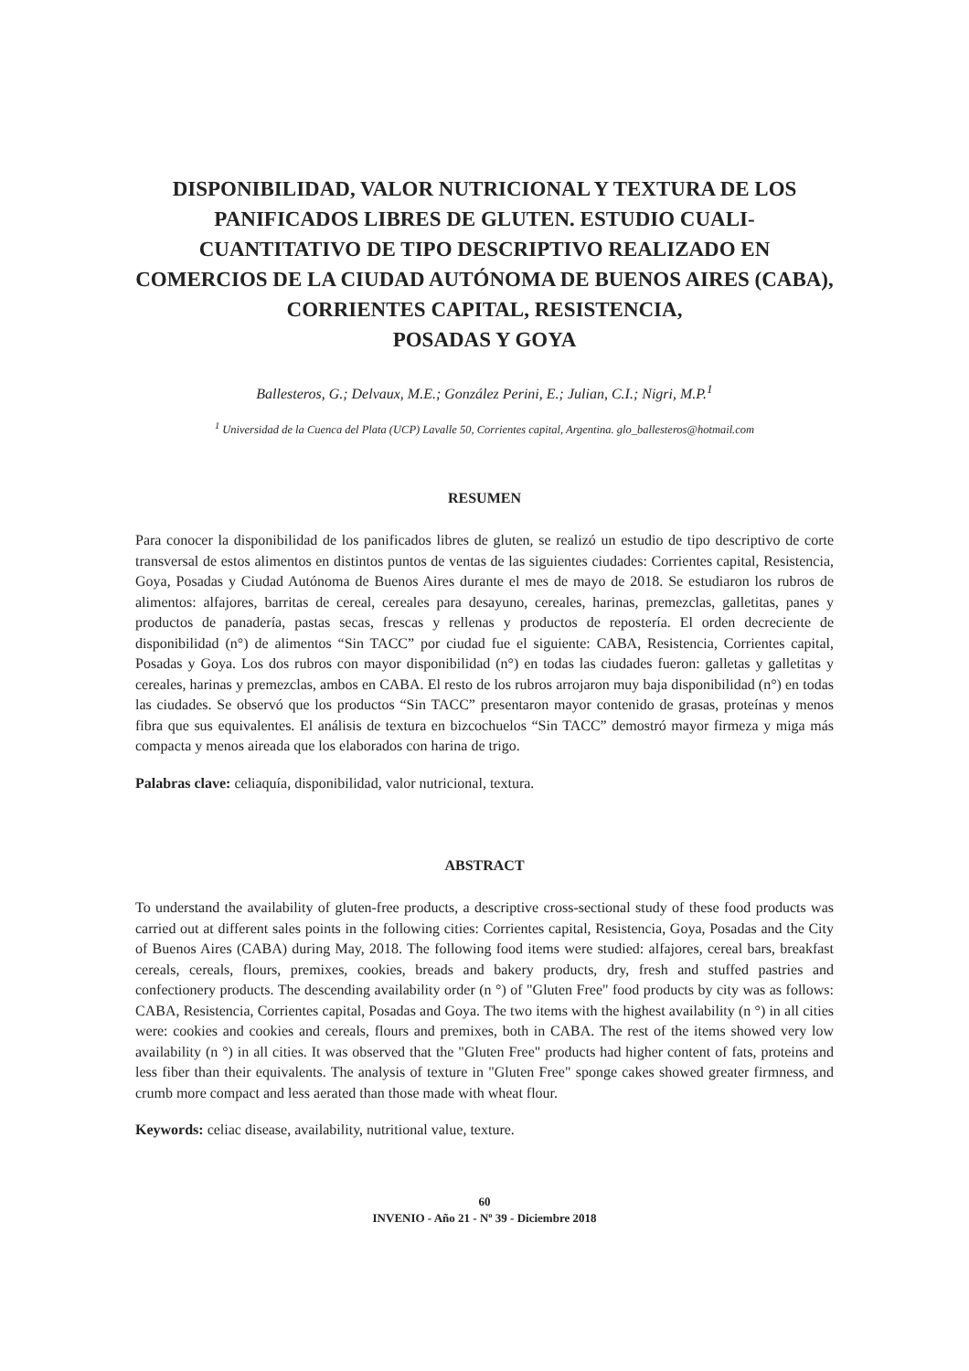DISPONIBILIDAD, VALOR NUTRICIONAL Y TEXTURA DE LOS PANIFICADOS LIBRES DE GLUTEN. ESTUDIO CUALI-CUANTITATIVO DE TIPO DESCRIPTIVO REALIZADO EN COMERCIOS DE LA CIUDAD AUTÓNOMA DE BUENOS AIRES (CABA), CORRIENTES CAPITAL, RESISTENCIA,
POSADAS Y GOYA
Ballesteros, G.; Delvaux, M.E.; González Perini, E.; Julian, C.I.; Nigri, M.P.<sup>1</sup>
<sup>1</sup> Universidad de la Cuenca del Plata (UCP) Lavalle 50, Corrientes capital, Argentina. glo_ballesteros@hotmail.com
RESUMEN
Para conocer la disponibilidad de los panificados libres de gluten, se realizó un estudio de tipo descriptivo de corte transversal de estos alimentos en distintos puntos de ventas de las siguientes ciudades: Corrientes capital, Resistencia, Goya, Posadas y Ciudad Autónoma de Buenos Aires durante el mes de mayo de 2018. Se estudiaron los rubros de alimentos: alfajores, barritas de cereal, cereales para desayuno, cereales, harinas, premezclas, galletitas, panes y productos de panadería, pastas secas, frescas y rellenas y productos de repostería. El orden decreciente de disponibilidad (n°) de alimentos “Sin TACC” por ciudad fue el siguiente: CABA, Resistencia, Corrientes capital, Posadas y Goya. Los dos rubros con mayor disponibilidad (n°) en todas las ciudades fueron: galletas y galletitas y cereales, harinas y premezclas, ambos en CABA. El resto de los rubros arrojaron muy baja disponibilidad (n°) en todas las ciudades. Se observó que los productos “Sin TACC” presentaron mayor contenido de grasas, proteínas y menos fibra que sus equivalentes. El análisis de textura en bizcochuelos “Sin TACC” demostró mayor firmeza y miga más compacta y menos aireada que los elaborados con harina de trigo.
Palabras clave: celiaquía, disponibilidad, valor nutricional, textura.
ABSTRACT
To understand the availability of gluten-free products, a descriptive cross-sectional study of these food products was carried out at different sales points in the following cities: Corrientes capital, Resistencia, Goya, Posadas and the City of Buenos Aires (CABA) during May, 2018. The following food items were studied: alfajores, cereal bars, breakfast cereals, cereals, flours, premixes, cookies, breads and bakery products, dry, fresh and stuffed pastries and confectionery products. The descending availability order (n °) of "Gluten Free" food products by city was as follows: CABA, Resistencia, Corrientes capital, Posadas and Goya. The two items with the highest availability (n °) in all cities were: cookies and cookies and cereals, flours and premixes, both in CABA. The rest of the items showed very low availability (n °) in all cities. It was observed that the "Gluten Free" products had higher content of fats, proteins and less fiber than their equivalents. The analysis of texture in "Gluten Free" sponge cakes showed greater firmness, and crumb more compact and less aerated than those made with wheat flour.
Keywords: celiac disease, availability, nutritional value, texture.
60
INVENIO - Año 21 - Nº 39 - Diciembre 2018